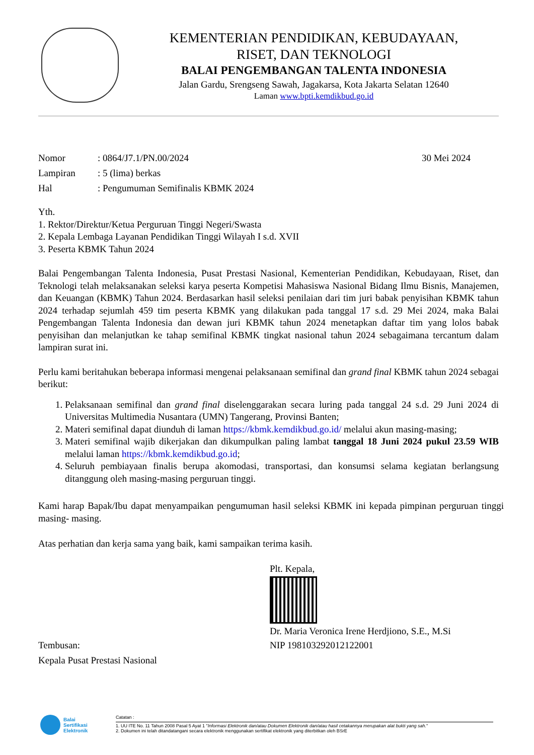KEMENTERIAN PENDIDIKAN, KEBUDAYAAN,
RISET, DAN TEKNOLOGI
BALAI PENGEMBANGAN TALENTA INDONESIA
Jalan Gardu, Srengseng Sawah, Jagakarsa, Kota Jakarta Selatan 12640
Laman www.bpti.kemdikbud.go.id
Nomor: 0864/J7.1/PN.00/2024 30 Mei 2024
Lampiran: 5 (lima) berkas
Hal: Pengumuman Semifinalis KBMK 2024
Yth.
1. Rektor/Direktur/Ketua Perguruan Tinggi Negeri/Swasta
2. Kepala Lembaga Layanan Pendidikan Tinggi Wilayah I s.d. XVII
3. Peserta KBMK Tahun 2024
Balai Pengembangan Talenta Indonesia, Pusat Prestasi Nasional, Kementerian Pendidikan, Kebudayaan, Riset, dan Teknologi telah melaksanakan seleksi karya peserta Kompetisi Mahasiswa Nasional Bidang Ilmu Bisnis, Manajemen, dan Keuangan (KBMK) Tahun 2024. Berdasarkan hasil seleksi penilaian dari tim juri babak penyisihan KBMK tahun 2024 terhadap sejumlah 459 tim peserta KBMK yang dilakukan pada tanggal 17 s.d. 29 Mei 2024, maka Balai Pengembangan Talenta Indonesia dan dewan juri KBMK tahun 2024 menetapkan daftar tim yang lolos babak penyisihan dan melanjutkan ke tahap semifinal KBMK tingkat nasional tahun 2024 sebagaimana tercantum dalam lampiran surat ini.
Perlu kami beritahukan beberapa informasi mengenai pelaksanaan semifinal dan grand final KBMK tahun 2024 sebagai berikut:
1. Pelaksanaan semifinal dan grand final diselenggarakan secara luring pada tanggal 24 s.d. 29 Juni 2024 di Universitas Multimedia Nusantara (UMN) Tangerang, Provinsi Banten;
2. Materi semifinal dapat diunduh di laman https://kbmk.kemdikbud.go.id/ melalui akun masing-masing;
3. Materi semifinal wajib dikerjakan dan dikumpulkan paling lambat tanggal 18 Juni 2024 pukul 23.59 WIB melalui laman https://kbmk.kemdikbud.go.id;
4. Seluruh pembiayaan finalis berupa akomodasi, transportasi, dan konsumsi selama kegiatan berlangsung ditanggung oleh masing-masing perguruan tinggi.
Kami harap Bapak/Ibu dapat menyampaikan pengumuman hasil seleksi KBMK ini kepada pimpinan perguruan tinggi masing- masing.
Atas perhatian dan kerja sama yang baik, kami sampaikan terima kasih.
Plt. Kepala,
Dr. Maria Veronica Irene Herdjiono, S.E., M.Si
NIP 198103292012122001
Tembusan:
Kepala Pusat Prestasi Nasional
Balai
Sertifikasi
Elektronik
Catatan :
1. UU ITE No. 11 Tahun 2008 Pasal 5 Ayat 1 "Informasi Elektronik dan/atau Dokumen Elektronik dan/atau hasil cetakannya merupakan alat bukti yang sah."
2. Dokumen ini telah ditandatangani secara elektronik menggunakan sertifikat elektronik yang diterbitkan oleh BSrE